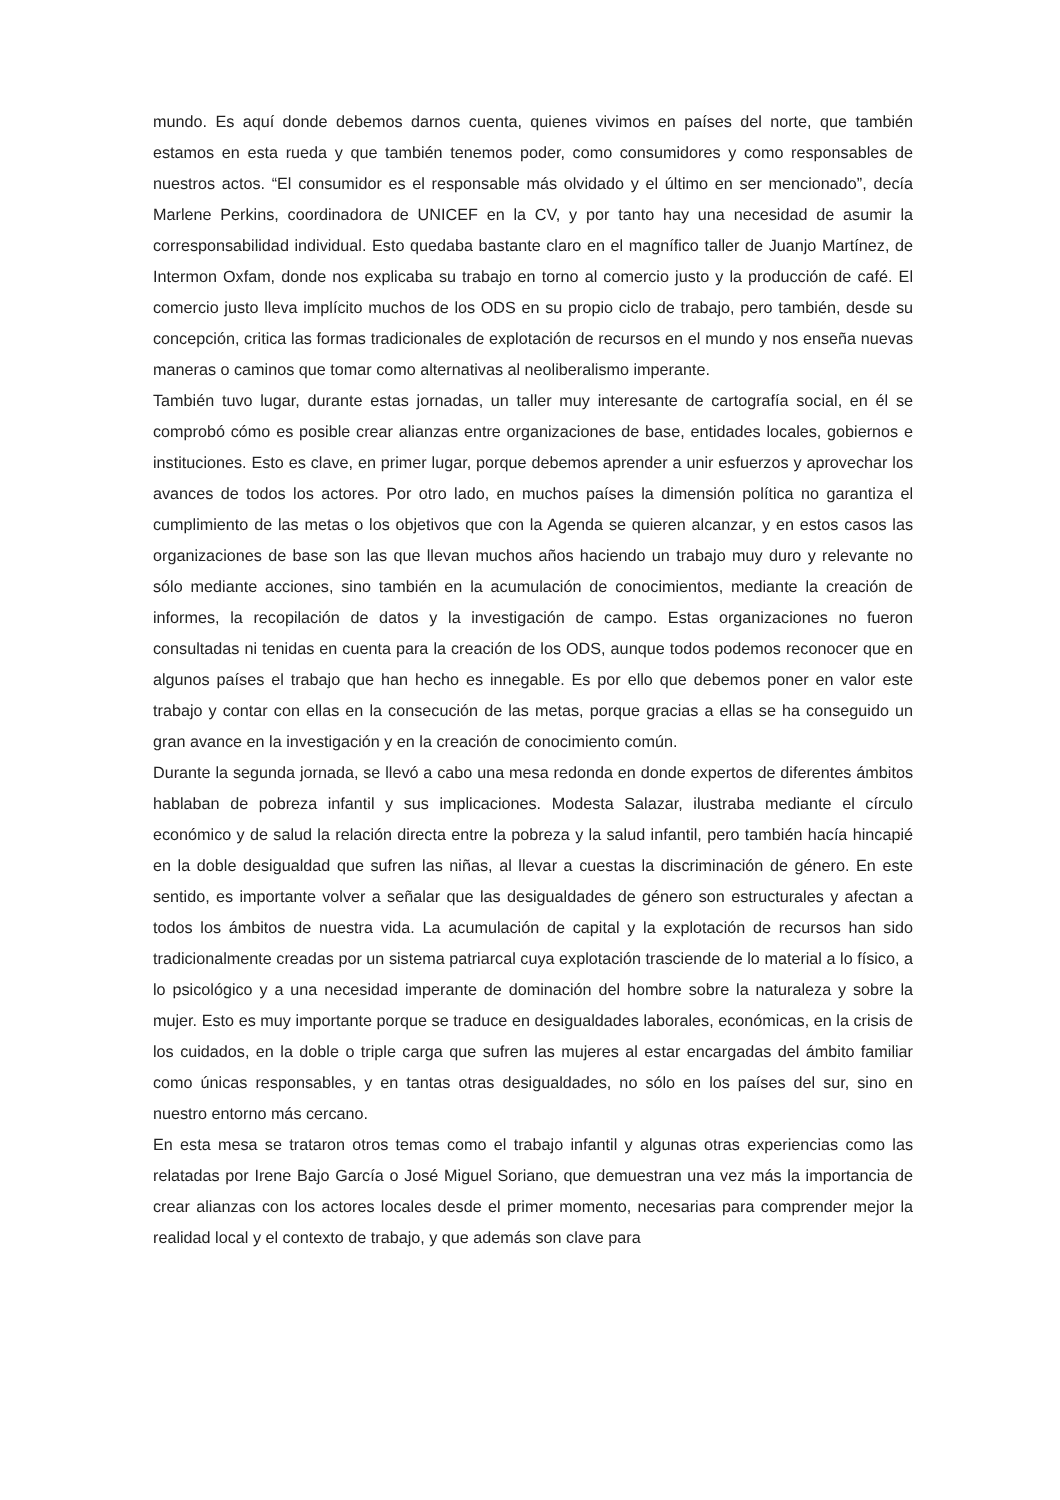mundo. Es aquí donde debemos darnos cuenta, quienes vivimos en países del norte, que también estamos en esta rueda y que también tenemos poder, como consumidores y como responsables de nuestros actos. “El consumidor es el responsable más olvidado y el último en ser mencionado”, decía Marlene Perkins, coordinadora de UNICEF en la CV, y por tanto hay una necesidad de asumir la corresponsabilidad individual. Esto quedaba bastante claro en el magnífico taller de Juanjo Martínez, de Intermon Oxfam, donde nos explicaba su trabajo en torno al comercio justo y la producción de café. El comercio justo lleva implícito muchos de los ODS en su propio ciclo de trabajo, pero también, desde su concepción, critica las formas tradicionales de explotación de recursos en el mundo y nos enseña nuevas maneras o caminos que tomar como alternativas al neoliberalismo imperante.
También tuvo lugar, durante estas jornadas, un taller muy interesante de cartografía social, en él se comprobó cómo es posible crear alianzas entre organizaciones de base, entidades locales, gobiernos e instituciones. Esto es clave, en primer lugar, porque debemos aprender a unir esfuerzos y aprovechar los avances de todos los actores. Por otro lado, en muchos países la dimensión política no garantiza el cumplimiento de las metas o los objetivos que con la Agenda se quieren alcanzar, y en estos casos las organizaciones de base son las que llevan muchos años haciendo un trabajo muy duro y relevante no sólo mediante acciones, sino también en la acumulación de conocimientos, mediante la creación de informes, la recopilación de datos y la investigación de campo. Estas organizaciones no fueron consultadas ni tenidas en cuenta para la creación de los ODS, aunque todos podemos reconocer que en algunos países el trabajo que han hecho es innegable. Es por ello que debemos poner en valor este trabajo y contar con ellas en la consecución de las metas, porque gracias a ellas se ha conseguido un gran avance en la investigación y en la creación de conocimiento común.
Durante la segunda jornada, se llevó a cabo una mesa redonda en donde expertos de diferentes ámbitos hablaban de pobreza infantil y sus implicaciones. Modesta Salazar, ilustraba mediante el círculo económico y de salud la relación directa entre la pobreza y la salud infantil, pero también hacía hincapié en la doble desigualdad que sufren las niñas, al llevar a cuestas la discriminación de género. En este sentido, es importante volver a señalar que las desigualdades de género son estructurales y afectan a todos los ámbitos de nuestra vida. La acumulación de capital y la explotación de recursos han sido tradicionalmente creadas por un sistema patriarcal cuya explotación trasciende de lo material a lo físico, a lo psicológico y a una necesidad imperante de dominación del hombre sobre la naturaleza y sobre la mujer. Esto es muy importante porque se traduce en desigualdades laborales, económicas, en la crisis de los cuidados, en la doble o triple carga que sufren las mujeres al estar encargadas del ámbito familiar como únicas responsables, y en tantas otras desigualdades, no sólo en los países del sur, sino en nuestro entorno más cercano.
En esta mesa se trataron otros temas como el trabajo infantil y algunas otras experiencias como las relatadas por Irene Bajo García o José Miguel Soriano, que demuestran una vez más la importancia de crear alianzas con los actores locales desde el primer momento, necesarias para comprender mejor la realidad local y el contexto de trabajo, y que además son clave para